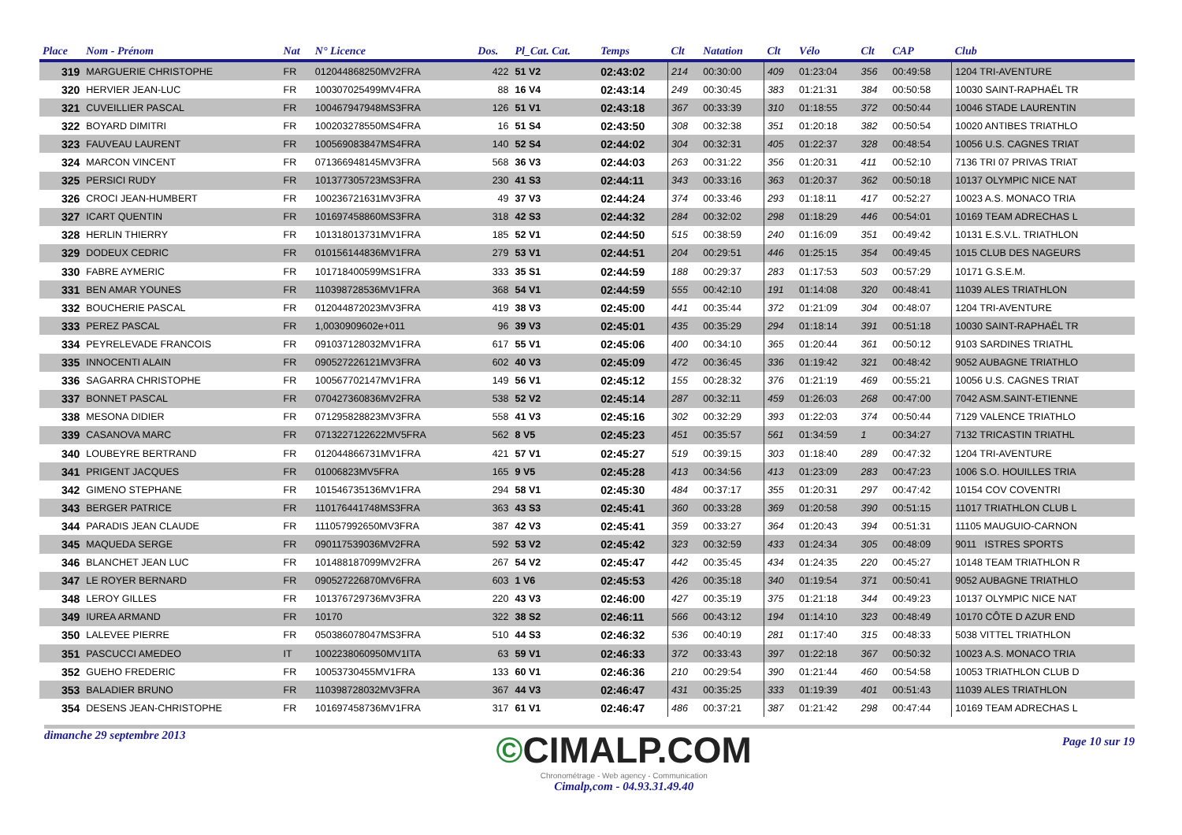| Place | Nom - Prénom | Nat | N° Licence | Dos. | Pl_Cat. Cat. | Temps | Clt | Natation | Clt | Vélo | Clt | CAP | Club |
| --- | --- | --- | --- | --- | --- | --- | --- | --- | --- | --- | --- | --- | --- |
| 319 | MARGUERIE CHRISTOPHE | FR | 012044868250MV2FRA | 422 | 51 V2 | 02:43:02 | 214 | 00:30:00 | 409 | 01:23:04 | 356 | 00:49:58 | 1204 TRI-AVENTURE |
| 320 | HERVIER JEAN-LUC | FR | 100307025499MV4FRA | 88 | 16 V4 | 02:43:14 | 249 | 00:30:45 | 383 | 01:21:31 | 384 | 00:50:58 | 10030 SAINT-RAPHAËL TR |
| 321 | CUVEILLIER PASCAL | FR | 100467947948MS3FRA | 126 | 51 V1 | 02:43:18 | 367 | 00:33:39 | 310 | 01:18:55 | 372 | 00:50:44 | 10046 STADE LAURENTIN |
| 322 | BOYARD DIMITRI | FR | 100203278550MS4FRA | 16 | 51 S4 | 02:43:50 | 308 | 00:32:38 | 351 | 01:20:18 | 382 | 00:50:54 | 10020 ANTIBES TRIATHLO |
| 323 | FAUVEAU LAURENT | FR | 100569083847MS4FRA | 140 | 52 S4 | 02:44:02 | 304 | 00:32:31 | 405 | 01:22:37 | 328 | 00:48:54 | 10056 U.S. CAGNES TRIAT |
| 324 | MARCON VINCENT | FR | 071366948145MV3FRA | 568 | 36 V3 | 02:44:03 | 263 | 00:31:22 | 356 | 01:20:31 | 411 | 00:52:10 | 7136 TRI 07 PRIVAS TRIAT |
| 325 | PERSICI RUDY | FR | 101377305723MS3FRA | 230 | 41 S3 | 02:44:11 | 343 | 00:33:16 | 363 | 01:20:37 | 362 | 00:50:18 | 10137 OLYMPIC NICE NAT |
| 326 | CROCI JEAN-HUMBERT | FR | 100236721631MV3FRA | 49 | 37 V3 | 02:44:24 | 374 | 00:33:46 | 293 | 01:18:11 | 417 | 00:52:27 | 10023 A.S. MONACO TRIA |
| 327 | ICART QUENTIN | FR | 101697458860MS3FRA | 318 | 42 S3 | 02:44:32 | 284 | 00:32:02 | 298 | 01:18:29 | 446 | 00:54:01 | 10169 TEAM ADRECHAS L |
| 328 | HERLIN THIERRY | FR | 101318013731MV1FRA | 185 | 52 V1 | 02:44:50 | 515 | 00:38:59 | 240 | 01:16:09 | 351 | 00:49:42 | 10131 E.S.V.L. TRIATHLON |
| 329 | DODEUX CEDRIC | FR | 010156144836MV1FRA | 279 | 53 V1 | 02:44:51 | 204 | 00:29:51 | 446 | 01:25:15 | 354 | 00:49:45 | 1015 CLUB DES NAGEURS |
| 330 | FABRE AYMERIC | FR | 101718400599MS1FRA | 333 | 35 S1 | 02:44:59 | 188 | 00:29:37 | 283 | 01:17:53 | 503 | 00:57:29 | 10171 G.S.E.M. |
| 331 | BEN AMAR YOUNES | FR | 110398728536MV1FRA | 368 | 54 V1 | 02:44:59 | 555 | 00:42:10 | 191 | 01:14:08 | 320 | 00:48:41 | 11039 ALES TRIATHLON |
| 332 | BOUCHERIE PASCAL | FR | 012044872023MV3FRA | 419 | 38 V3 | 02:45:00 | 441 | 00:35:44 | 372 | 01:21:09 | 304 | 00:48:07 | 1204 TRI-AVENTURE |
| 333 | PEREZ PASCAL | FR | 1,0030909602e+011 | 96 | 39 V3 | 02:45:01 | 435 | 00:35:29 | 294 | 01:18:14 | 391 | 00:51:18 | 10030 SAINT-RAPHAËL TR |
| 334 | PEYRELEVADE FRANCOIS | FR | 091037128032MV1FRA | 617 | 55 V1 | 02:45:06 | 400 | 00:34:10 | 365 | 01:20:44 | 361 | 00:50:12 | 9103 SARDINES TRIATHL |
| 335 | INNOCENTI ALAIN | FR | 090527226121MV3FRA | 602 | 40 V3 | 02:45:09 | 472 | 00:36:45 | 336 | 01:19:42 | 321 | 00:48:42 | 9052 AUBAGNE TRIATHLO |
| 336 | SAGARRA CHRISTOPHE | FR | 100567702147MV1FRA | 149 | 56 V1 | 02:45:12 | 155 | 00:28:32 | 376 | 01:21:19 | 469 | 00:55:21 | 10056 U.S. CAGNES TRIAT |
| 337 | BONNET PASCAL | FR | 070427360836MV2FRA | 538 | 52 V2 | 02:45:14 | 287 | 00:32:11 | 459 | 01:26:03 | 268 | 00:47:00 | 7042 ASM.SAINT-ETIENNE |
| 338 | MESONA DIDIER | FR | 071295828823MV3FRA | 558 | 41 V3 | 02:45:16 | 302 | 00:32:29 | 393 | 01:22:03 | 374 | 00:50:44 | 7129 VALENCE TRIATHLO |
| 339 | CASANOVA MARC | FR | 0713227122622MV5FRA | 562 | 8 V5 | 02:45:23 | 451 | 00:35:57 | 561 | 01:34:59 | 1 | 00:34:27 | 7132 TRICASTIN TRIATHL |
| 340 | LOUBEYRE BERTRAND | FR | 012044866731MV1FRA | 421 | 57 V1 | 02:45:27 | 519 | 00:39:15 | 303 | 01:18:40 | 289 | 00:47:32 | 1204 TRI-AVENTURE |
| 341 | PRIGENT JACQUES | FR | 01006823MV5FRA | 165 | 9 V5 | 02:45:28 | 413 | 00:34:56 | 413 | 01:23:09 | 283 | 00:47:23 | 1006 S.O. HOUILLES TRIA |
| 342 | GIMENO STEPHANE | FR | 101546735136MV1FRA | 294 | 58 V1 | 02:45:30 | 484 | 00:37:17 | 355 | 01:20:31 | 297 | 00:47:42 | 10154 COV COVENTRI |
| 343 | BERGER PATRICE | FR | 110176441748MS3FRA | 363 | 43 S3 | 02:45:41 | 360 | 00:33:28 | 369 | 01:20:58 | 390 | 00:51:15 | 11017 TRIATHLON CLUB L |
| 344 | PARADIS JEAN CLAUDE | FR | 111057992650MV3FRA | 387 | 42 V3 | 02:45:41 | 359 | 00:33:27 | 364 | 01:20:43 | 394 | 00:51:31 | 11105 MAUGUIO-CARNON |
| 345 | MAQUEDA SERGE | FR | 090117539036MV2FRA | 592 | 53 V2 | 02:45:42 | 323 | 00:32:59 | 433 | 01:24:34 | 305 | 00:48:09 | 9011 ISTRES SPORTS |
| 346 | BLANCHET JEAN LUC | FR | 101488187099MV2FRA | 267 | 54 V2 | 02:45:47 | 442 | 00:35:45 | 434 | 01:24:35 | 220 | 00:45:27 | 10148 TEAM TRIATHLON R |
| 347 | LE ROYER BERNARD | FR | 090527226870MV6FRA | 603 | 1 V6 | 02:45:53 | 426 | 00:35:18 | 340 | 01:19:54 | 371 | 00:50:41 | 9052 AUBAGNE TRIATHLO |
| 348 | LEROY GILLES | FR | 101376729736MV3FRA | 220 | 43 V3 | 02:46:00 | 427 | 00:35:19 | 375 | 01:21:18 | 344 | 00:49:23 | 10137 OLYMPIC NICE NAT |
| 349 | IUREA ARMAND | FR | 10170 | 322 | 38 S2 | 02:46:11 | 566 | 00:43:12 | 194 | 01:14:10 | 323 | 00:48:49 | 10170 CÔTE D AZUR END |
| 350 | LALEVEE PIERRE | FR | 050386078047MS3FRA | 510 | 44 S3 | 02:46:32 | 536 | 00:40:19 | 281 | 01:17:40 | 315 | 00:48:33 | 5038 VITTEL TRIATHLON |
| 351 | PASCUCCI AMEDEO | IT | 1002238060950MV1ITA | 63 | 59 V1 | 02:46:33 | 372 | 00:33:43 | 397 | 01:22:18 | 367 | 00:50:32 | 10023 A.S. MONACO TRIA |
| 352 | GUEHO FREDERIC | FR | 10053730455MV1FRA | 133 | 60 V1 | 02:46:36 | 210 | 00:29:54 | 390 | 01:21:44 | 460 | 00:54:58 | 10053 TRIATHLON CLUB D |
| 353 | BALADIER BRUNO | FR | 110398728032MV3FRA | 367 | 44 V3 | 02:46:47 | 431 | 00:35:25 | 333 | 01:19:39 | 401 | 00:51:43 | 11039 ALES TRIATHLON |
| 354 | DESENS JEAN-CHRISTOPHE | FR | 101697458736MV1FRA | 317 | 61 V1 | 02:46:47 | 486 | 00:37:21 | 387 | 01:21:42 | 298 | 00:47:44 | 10169 TEAM ADRECHAS L |
dimanche 29 septembre 2013
©CIMALP.COM
Chronométrage - Web agency - Communication
Cimalp,com - 04.93.31.49.40
Page 10 sur 19